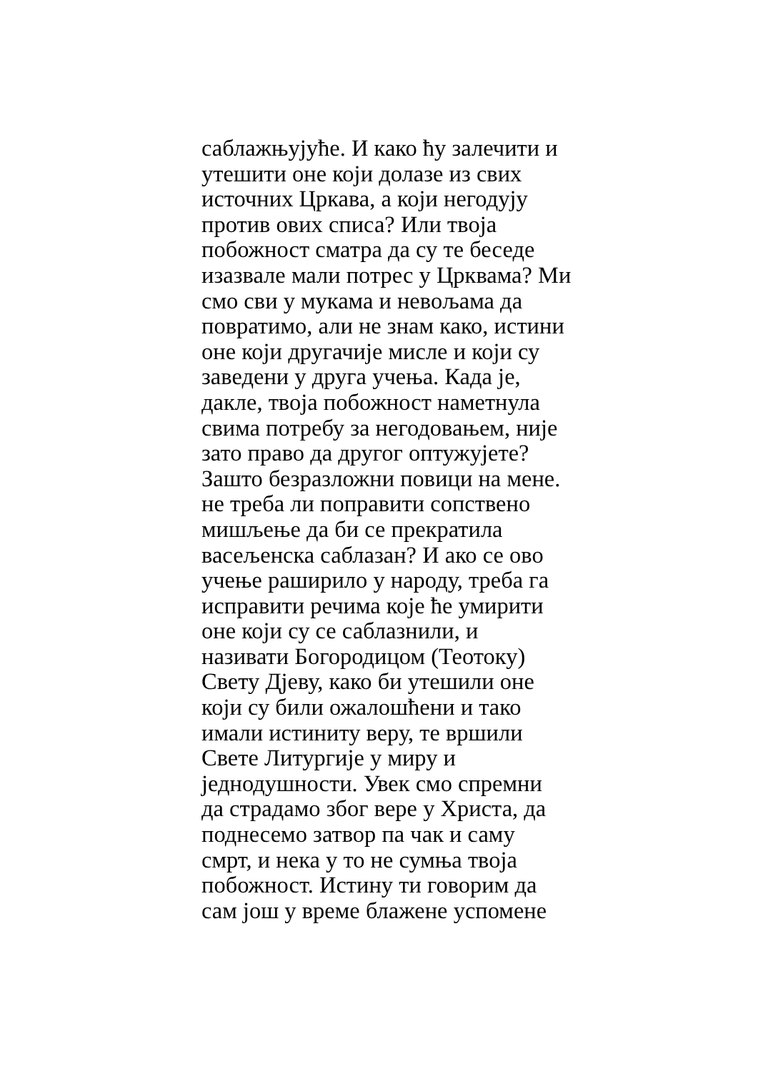саблажњујуће. И како ћу залечити и
утешити оне који долазе из свих
источних Цркава, а који негодују
против ових списа? Или твоја
побожност сматра да су те беседе
изазвале мали потрес у Црквама? Ми
смо сви у мукама и невољама да
повратимо, али не знам како, истини
оне који другачије мисле и који су
заведени у друга учења. Када је,
дакле, твоја побожност наметнула
свима потребу за негодовањем, није
зато право да другог оптужујете?
Зашто безразложни повици на мене.
не треба ли поправити сопствено
мишљење да би се прекратила
васељенска саблазан? И ако се ово
учење раширило у народу, треба га
исправити речима које ће умирити
оне који су се саблазнили, и
називати Богородицом (Теотоку)
Свету Дјеву, како би утешили оне
који су били ожалошћени и тако
имали истиниту веру, те вршили
Свете Литургије у миру и
једнодушности. Увек смо спремни
да страдамо због вере у Христа, да
поднесемо затвор па чак и саму
смрт, и нека у то не сумња твоја
побожност. Истину ти говорим да
сам још у време блажене успомене